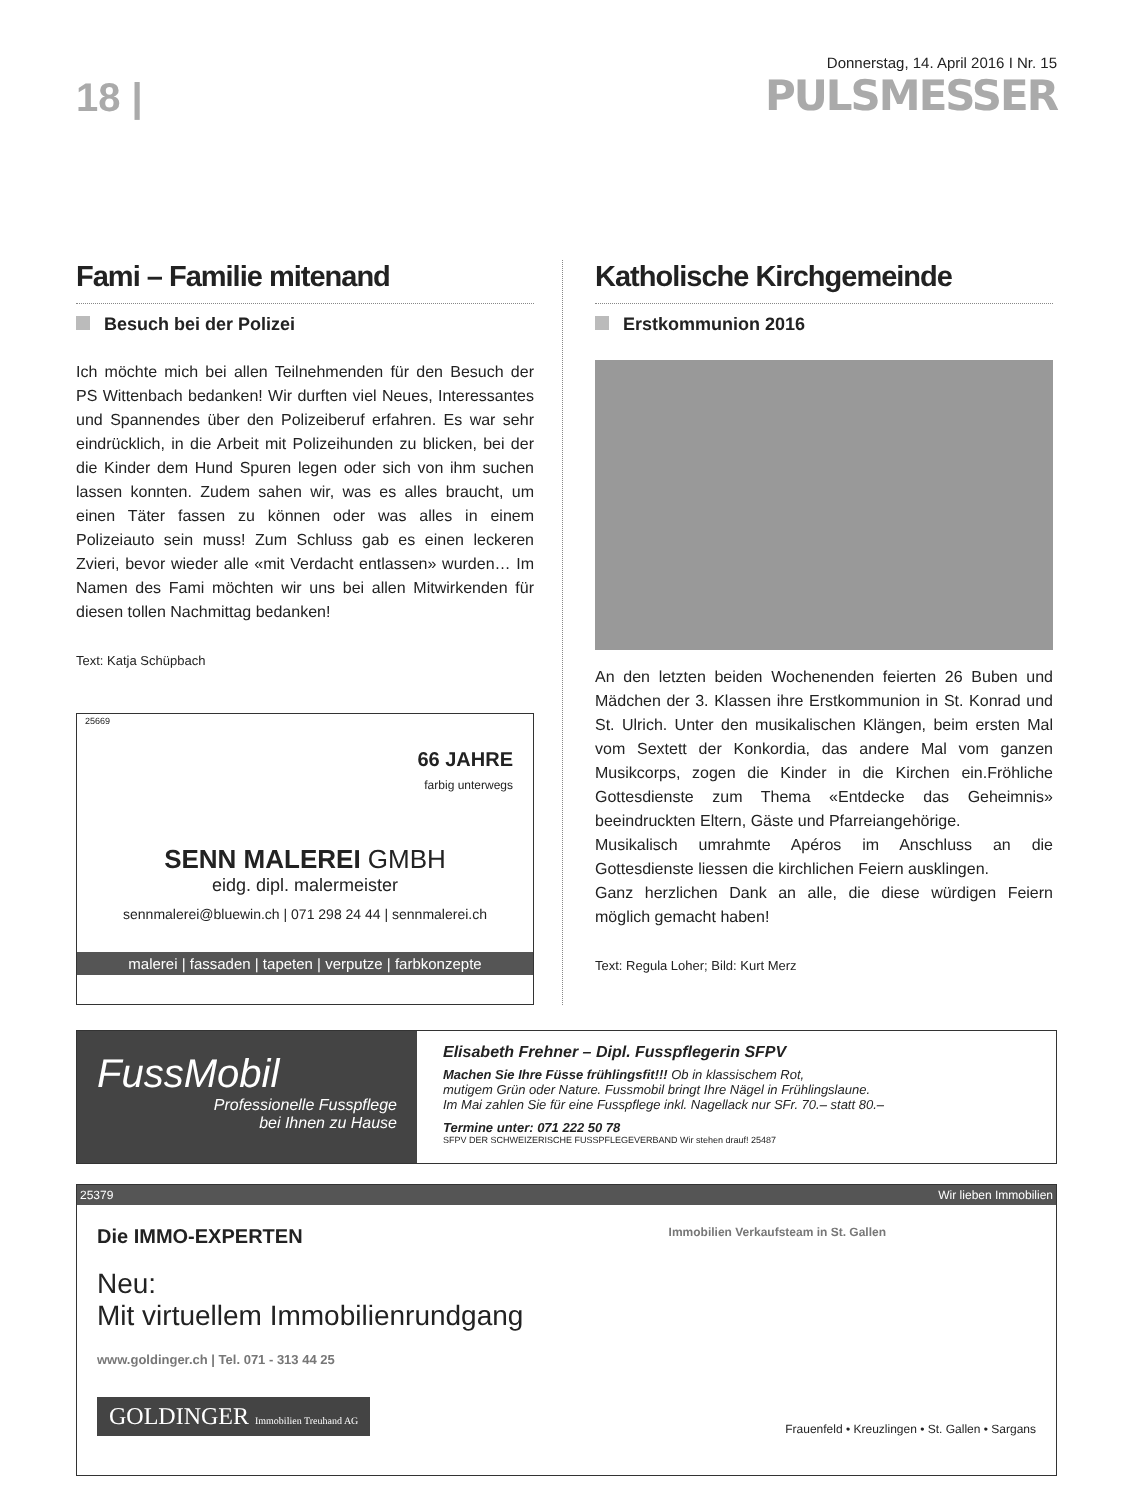18 |
Donnerstag, 14. April 2016 I Nr. 15
PULSMESSER
Fami – Familie mitenand
Besuch bei der Polizei
Ich möchte mich bei allen Teilnehmenden für den Besuch der PS Wittenbach bedanken! Wir durften viel Neues, Interessantes und Spannendes über den Polizeiberuf erfahren. Es war sehr eindrücklich, in die Arbeit mit Polizeihunden zu blicken, bei der die Kinder dem Hund Spuren legen oder sich von ihm suchen lassen konnten. Zudem sahen wir, was es alles braucht, um einen Täter fassen zu können oder was alles in einem Polizeiauto sein muss! Zum Schluss gab es einen leckeren Zvieri, bevor wieder alle «mit Verdacht entlassen» wurden… Im Namen des Fami möchten wir uns bei allen Mitwirkenden für diesen tollen Nachmittag bedanken!
Text: Katja Schüpbach
25669
66 JAHRE
farbig unterwegs
SENN MALEREI GMBH
eidg. dipl. malermeister
sennmalerei@bluewin.ch | 071 298 24 44 | sennmalerei.ch
malerei | fassaden | tapeten | verputze | farbkonzepte
Katholische Kirchgemeinde
Erstkommunion 2016
An den letzten beiden Wochenenden feierten 26 Buben und Mädchen der 3. Klassen ihre Erstkommunion in St. Konrad und St. Ulrich. Unter den musikalischen Klängen, beim ersten Mal vom Sextett der Konkordia, das andere Mal vom ganzen Musikcorps, zogen die Kinder in die Kirchen ein.Fröhliche Gottesdienste zum Thema «Entdecke das Geheimnis» beeindruckten Eltern, Gäste und Pfarreiangehörige.
Musikalisch umrahmte Apéros im Anschluss an die Gottesdienste liessen die kirchlichen Feiern ausklingen.
Ganz herzlichen Dank an alle, die diese würdigen Feiern möglich gemacht haben!
Text: Regula Loher; Bild: Kurt Merz
FussMobil
Professionelle Fusspflege
bei Ihnen zu Hause
Elisabeth Frehner – Dipl. Fusspflegerin SFPV
Machen Sie Ihre Füsse frühlingsfit!!! Ob in klassischem Rot,
mutigem Grün oder Nature. Fussmobil bringt Ihre Nägel in Frühlingslaune.
Im Mai zahlen Sie für eine Fusspflege inkl. Nagellack nur SFr. 70.– statt 80.–
Termine unter: 071 222 50 78
SFPV DER SCHWEIZERISCHE FUSSPFLEGEVERBAND Wir stehen drauf! 25487
25379 Wir lieben Immobilien
Die IMMO-EXPERTEN Immobilien Verkaufsteam in St. Gallen
Neu:
Mit virtuellem Immobilienrundgang
www.goldinger.ch | Tel. 071 - 313 44 25
GOLDINGER Immobilien Treuhand AG
Frauenfeld • Kreuzlingen • St. Gallen • Sargans